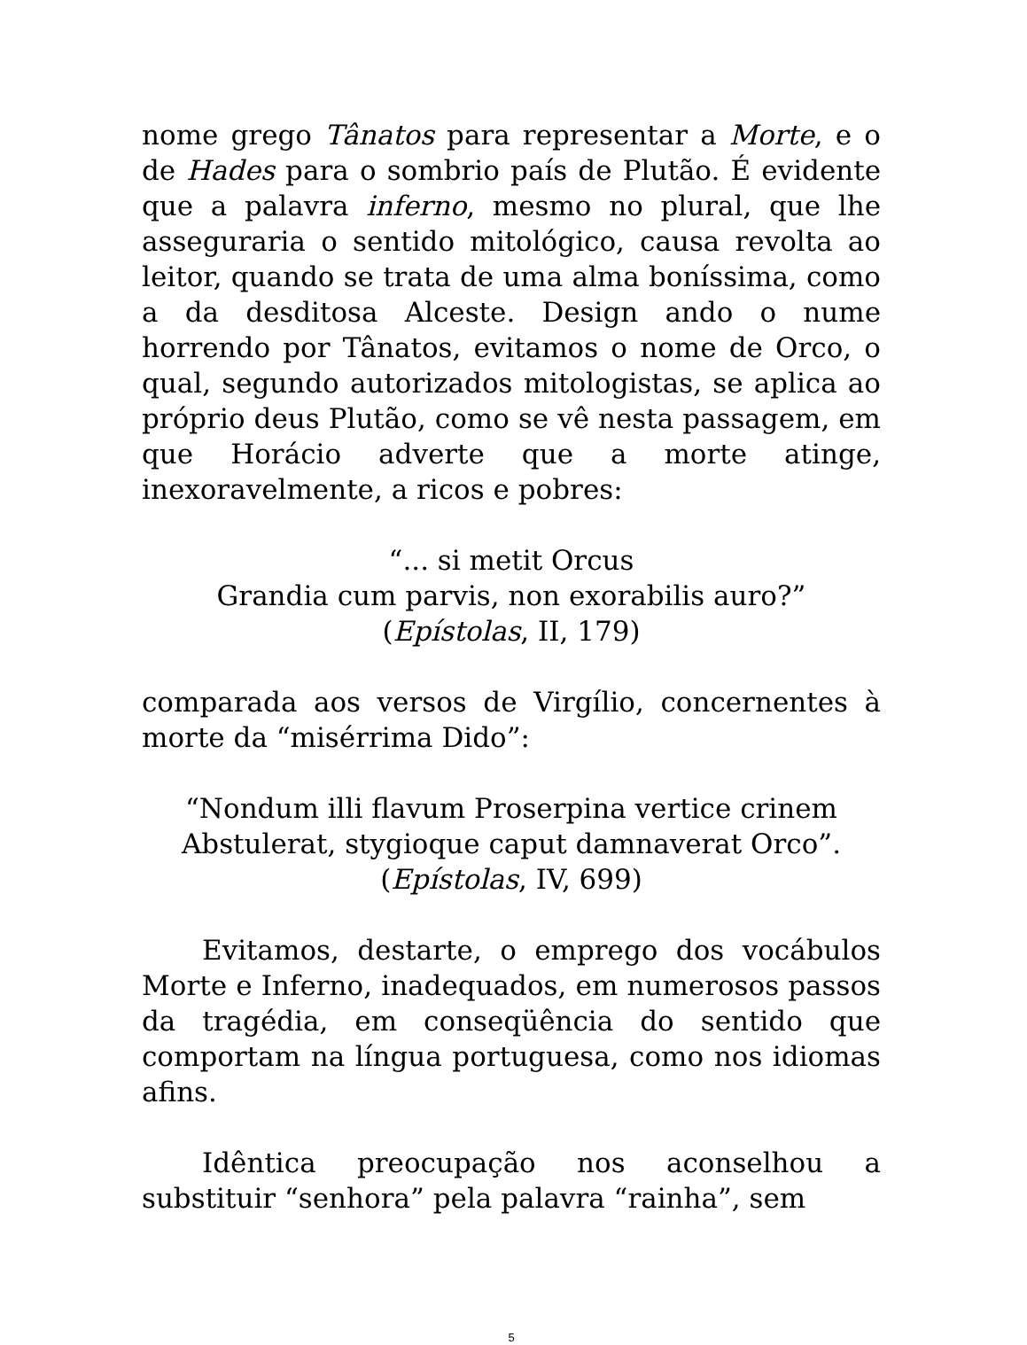nome grego Tânatos para representar a Morte, e o de Hades para o sombrio país de Plutão. É evidente que a palavra inferno, mesmo no plural, que lhe asseguraria o sentido mitológico, causa revolta ao leitor, quando se trata de uma alma boníssima, como a da desditosa Alceste. Design ando o nume horrendo por Tânatos, evitamos o nome de Orco, o qual, segundo autorizados mitologistas, se aplica ao próprio deus Plutão, como se vê nesta passagem, em que Horácio adverte que a morte atinge, inexoravelmente, a ricos e pobres:
“... si metit Orcus
Grandia cum parvis, non exorabilis auro?”
(Epístolas, II, 179)
comparada aos versos de Virgílio, concernentes à morte da “misérrima Dido”:
“Nondum illi flavum Proserpina vertice crinem
Abstulerat, stygioque caput damnaverat Orco”.
(Epístolas, IV, 699)
Evitamos, destarte, o emprego dos vocábulos Morte e Inferno, inadequados, em numerosos passos da tragédia, em conseqüência do sentido que comportam na língua portuguesa, como nos idiomas afins.
Idêntica preocupação nos aconselhou a substituir “senhora” pela palavra “rainha”, sem
5